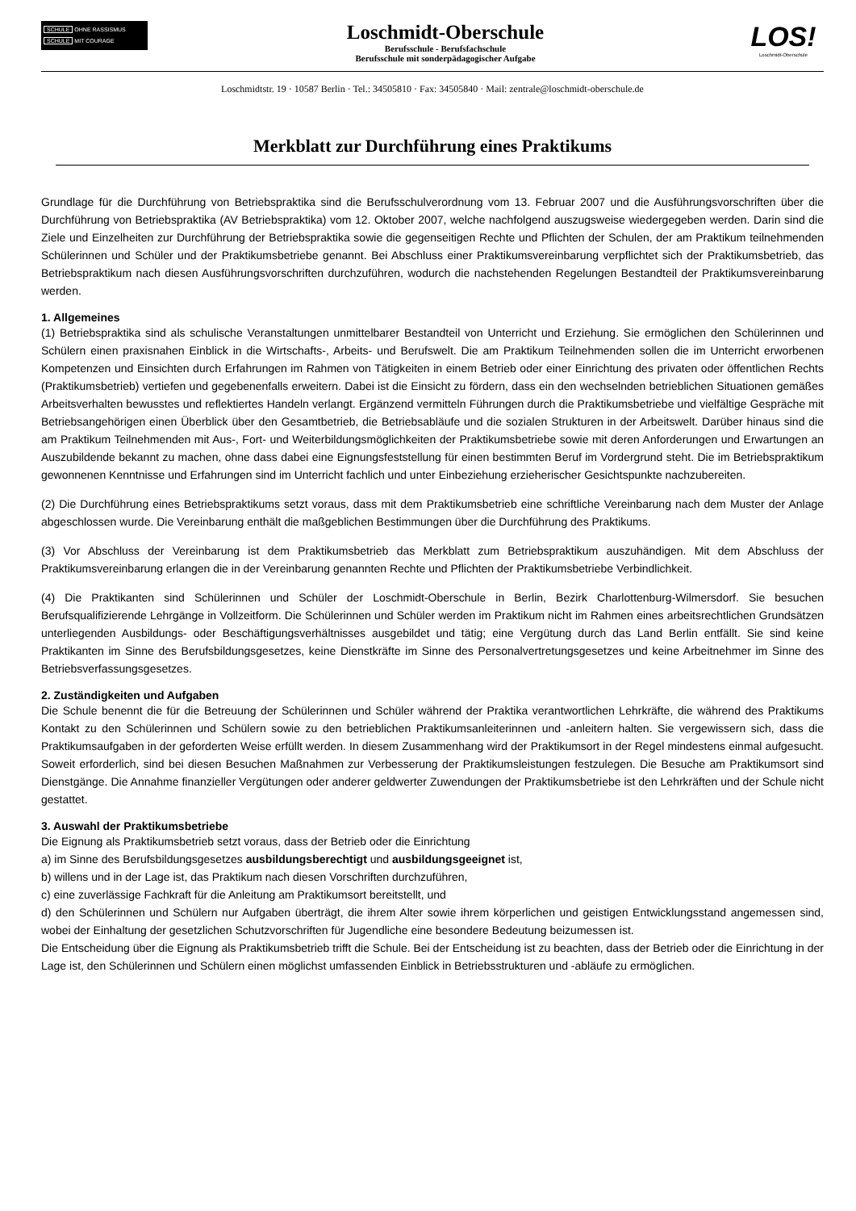SCHULE OHNE RASSISMUS
SCHULE MIT COURAGE
Loschmidt-Oberschule
Berufsschule - Berufsfachschule
Berufsschule mit sonderpädagogischer Aufgabe
LOS!
Loschmidt-Oberschule
Loschmidtstr. 19 · 10587 Berlin · Tel.: 34505810 · Fax: 34505840 · Mail: zentrale@loschmidt-oberschule.de
Merkblatt zur Durchführung eines Praktikums
Grundlage für die Durchführung von Betriebspraktika sind die Berufsschulverordnung vom 13. Februar 2007 und die Ausführungsvorschriften über die Durchführung von Betriebspraktika (AV Betriebspraktika) vom 12. Oktober 2007, welche nachfolgend auszugsweise wiedergegeben werden. Darin sind die Ziele und Einzelheiten zur Durchführung der Betriebspraktika sowie die gegenseitigen Rechte und Pflichten der Schulen, der am Praktikum teilnehmenden Schülerinnen und Schüler und der Praktikumsbetriebe genannt. Bei Abschluss einer Praktikumsvereinbarung verpflichtet sich der Praktikumsbetrieb, das Betriebspraktikum nach diesen Ausführungsvorschriften durchzuführen, wodurch die nachstehenden Regelungen Bestandteil der Praktikumsvereinbarung werden.
1. Allgemeines
(1) Betriebspraktika sind als schulische Veranstaltungen unmittelbarer Bestandteil von Unterricht und Erziehung. Sie ermöglichen den Schülerinnen und Schülern einen praxisnahen Einblick in die Wirtschafts-, Arbeits- und Berufswelt. Die am Praktikum Teilnehmenden sollen die im Unterricht erworbenen Kompetenzen und Einsichten durch Erfahrungen im Rahmen von Tätigkeiten in einem Betrieb oder einer Einrichtung des privaten oder öffentlichen Rechts (Praktikumsbetrieb) vertiefen und gegebenenfalls erweitern. Dabei ist die Einsicht zu fördern, dass ein den wechselnden betrieblichen Situationen gemäßes Arbeitsverhalten bewusstes und reflektiertes Handeln verlangt. Ergänzend vermitteln Führungen durch die Praktikumsbetriebe und vielfältige Gespräche mit Betriebsangehörigen einen Überblick über den Gesamtbetrieb, die Betriebsabläufe und die sozialen Strukturen in der Arbeitswelt. Darüber hinaus sind die am Praktikum Teilnehmenden mit Aus-, Fort- und Weiterbildungsmöglichkeiten der Praktikumsbetriebe sowie mit deren Anforderungen und Erwartungen an Auszubildende bekannt zu machen, ohne dass dabei eine Eignungsfeststellung für einen bestimmten Beruf im Vordergrund steht. Die im Betriebspraktikum gewonnenen Kenntnisse und Erfahrungen sind im Unterricht fachlich und unter Einbeziehung erzieherischer Gesichtspunkte nachzubereiten.
(2) Die Durchführung eines Betriebspraktikums setzt voraus, dass mit dem Praktikumsbetrieb eine schriftliche Vereinbarung nach dem Muster der Anlage abgeschlossen wurde. Die Vereinbarung enthält die maßgeblichen Bestimmungen über die Durchführung des Praktikums.
(3) Vor Abschluss der Vereinbarung ist dem Praktikumsbetrieb das Merkblatt zum Betriebspraktikum auszuhändigen. Mit dem Abschluss der Praktikumsvereinbarung erlangen die in der Vereinbarung genannten Rechte und Pflichten der Praktikumsbetriebe Verbindlichkeit.
(4) Die Praktikanten sind Schülerinnen und Schüler der Loschmidt-Oberschule in Berlin, Bezirk Charlottenburg-Wilmersdorf. Sie besuchen Berufsqualifizierende Lehrgänge in Vollzeitform. Die Schülerinnen und Schüler werden im Praktikum nicht im Rahmen eines arbeitsrechtlichen Grundsätzen unterliegenden Ausbildungs- oder Beschäftigungsverhältnisses ausgebildet und tätig; eine Vergütung durch das Land Berlin entfällt. Sie sind keine Praktikanten im Sinne des Berufsbildungsgesetzes, keine Dienstkräfte im Sinne des Personalvertretungsgesetzes und keine Arbeitnehmer im Sinne des Betriebsverfassungsgesetzes.
2. Zuständigkeiten und Aufgaben
Die Schule benennt die für die Betreuung der Schülerinnen und Schüler während der Praktika verantwortlichen Lehrkräfte, die während des Praktikums Kontakt zu den Schülerinnen und Schülern sowie zu den betrieblichen Praktikumsanleiterinnen und -anleitern halten. Sie vergewissern sich, dass die Praktikumsaufgaben in der geforderten Weise erfüllt werden. In diesem Zusammenhang wird der Praktikumsort in der Regel mindestens einmal aufgesucht. Soweit erforderlich, sind bei diesen Besuchen Maßnahmen zur Verbesserung der Praktikumsleistungen festzulegen. Die Besuche am Praktikumsort sind Dienstgänge. Die Annahme finanzieller Vergütungen oder anderer geldwerter Zuwendungen der Praktikumsbetriebe ist den Lehrkräften und der Schule nicht gestattet.
3. Auswahl der Praktikumsbetriebe
Die Eignung als Praktikumsbetrieb setzt voraus, dass der Betrieb oder die Einrichtung
a) im Sinne des Berufsbildungsgesetzes ausbildungsberechtigt und ausbildungsgeeignet ist,
b) willens und in der Lage ist, das Praktikum nach diesen Vorschriften durchzuführen,
c) eine zuverlässige Fachkraft für die Anleitung am Praktikumsort bereitstellt, und
d) den Schülerinnen und Schülern nur Aufgaben überträgt, die ihrem Alter sowie ihrem körperlichen und geistigen Entwicklungsstand angemessen sind, wobei der Einhaltung der gesetzlichen Schutzvorschriften für Jugendliche eine besondere Bedeutung beizumessen ist.
Die Entscheidung über die Eignung als Praktikumsbetrieb trifft die Schule. Bei der Entscheidung ist zu beachten, dass der Betrieb oder die Einrichtung in der Lage ist, den Schülerinnen und Schülern einen möglichst umfassenden Einblick in Betriebsstrukturen und -abläufe zu ermöglichen.